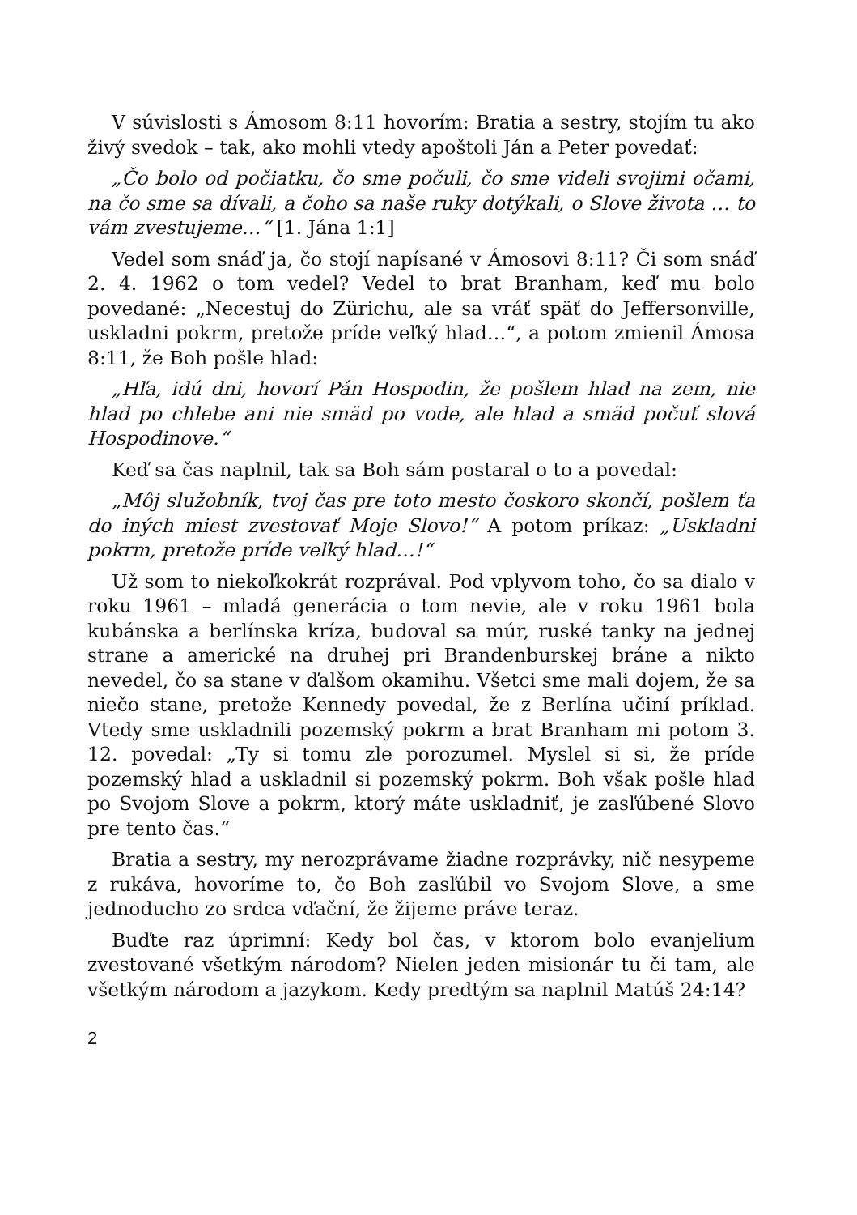V súvislosti s Ámosom 8:11 hovorím: Bratia a sestry, stojím tu ako živý svedok – tak, ako mohli vtedy apoštoli Ján a Peter povedať:
„Čo bolo od počiatku, čo sme počuli, čo sme videli svojimi očami, na čo sme sa dívali, a čoho sa naše ruky dotýkali, o Slove života … to vám zvestujeme…“ [1. Jána 1:1]
Vedel som snáď ja, čo stojí napísané v Ámosovi 8:11? Či som snáď 2. 4. 1962 o tom vedel? Vedel to brat Branham, keď mu bolo povedané: „Necestuj do Zürichu, ale sa vráť späť do Jeffersonville, uskladni pokrm, pretože príde veľký hlad…“, a potom zmienil Ámosa 8:11, že Boh pošle hlad:
„Hľa, idú dni, hovorí Pán Hospodin, že pošlem hlad na zem, nie hlad po chlebe ani nie smäd po vode, ale hlad a smäd počuť slová Hospodinove.“
Keď sa čas naplnil, tak sa Boh sám postaral o to a povedal:
„Môj služobník, tvoj čas pre toto mesto čoskoro skončí, pošlem ťa do iných miest zvestovať Moje Slovo!“ A potom príkaz: „Uskladni pokrm, pretože príde veľký hlad…!“
Už som to niekoľkokrát rozprával. Pod vplyvom toho, čo sa dialo v roku 1961 – mladá generácia o tom nevie, ale v roku 1961 bola kubánska a berlínska kríza, budoval sa múr, ruské tanky na jednej strane a americké na druhej pri Brandenburskej bráne a nikto nevedel, čo sa stane v ďalšom okamihu. Všetci sme mali dojem, že sa niečo stane, pretože Kennedy povedal, že z Berlína učiní príklad. Vtedy sme uskladnili pozemský pokrm a brat Branham mi potom 3. 12. povedal: „Ty si tomu zle porozumel. Myslel si si, že príde pozemský hlad a uskladnil si pozemský pokrm. Boh však pošle hlad po Svojom Slove a pokrm, ktorý máte uskladniť, je zasľúbené Slovo pre tento čas.“
Bratia a sestry, my nerozprávame žiadne rozprávky, nič nesypeme z rukáva, hovoríme to, čo Boh zasľúbil vo Svojom Slove, a sme jednoducho zo srdca vďační, že žijeme práve teraz.
Buďte raz úprimní: Kedy bol čas, v ktorom bolo evanjelium zvestované všetkým národom? Nielen jeden misionár tu či tam, ale všetkým národom a jazykom. Kedy predtým sa naplnil Matúš 24:14?
2